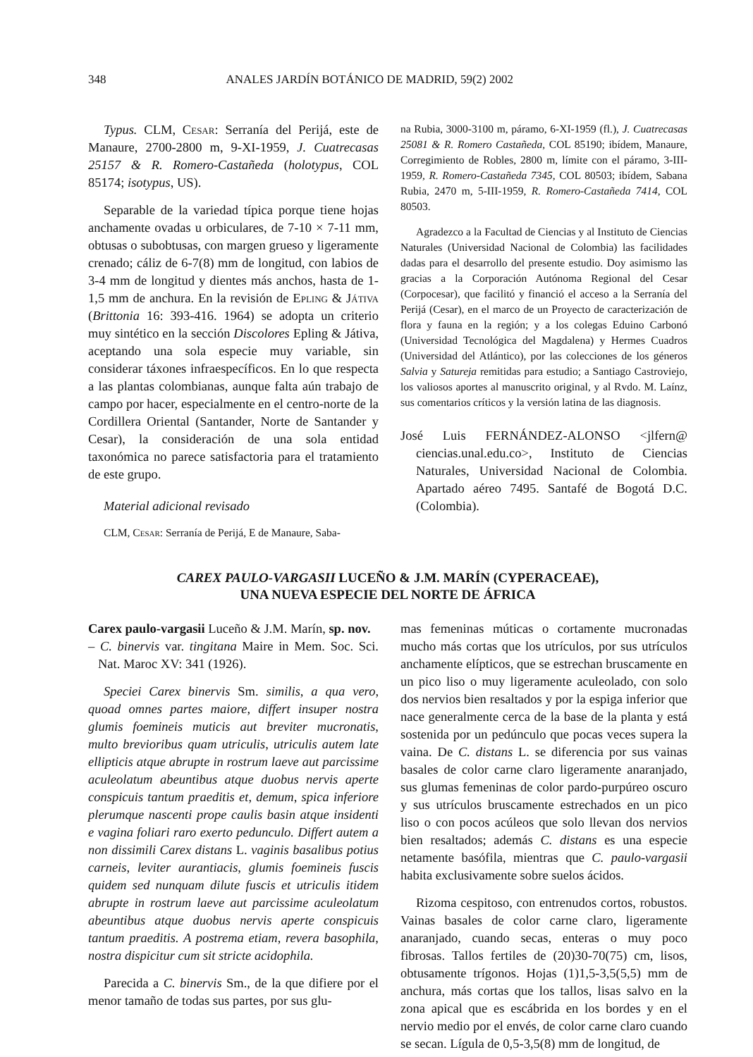348 ANALES JARDÍN BOTÁNICO DE MADRID, 59(2) 2002
Typus. CLM, Cesar: Serranía del Perijá, este de Manaure, 2700-2800 m, 9-XI-1959, J. Cuatrecasas 25157 & R. Romero-Castañeda (holotypus, COL 85174; isotypus, US).
Separable de la variedad típica porque tiene hojas anchamente ovadas u orbiculares, de 7-10 × 7-11 mm, obtusas o subobtusas, con margen grueso y ligeramente crenado; cáliz de 6-7(8) mm de longitud, con labios de 3-4 mm de longitud y dientes más anchos, hasta de 1-1,5 mm de anchura. En la revisión de Epling & Játiva (Brittonia 16: 393-416. 1964) se adopta un criterio muy sintético en la sección Discolores Epling & Játiva, aceptando una sola especie muy variable, sin considerar táxones infraespecíficos. En lo que respecta a las plantas colombianas, aunque falta aún trabajo de campo por hacer, especialmente en el centro-norte de la Cordillera Oriental (Santander, Norte de Santander y Cesar), la consideración de una sola entidad taxonómica no parece satisfactoria para el tratamiento de este grupo.
Material adicional revisado
CLM, Cesar: Serranía de Perijá, E de Manaure, Saba-
na Rubia, 3000-3100 m, páramo, 6-XI-1959 (fl.), J. Cuatrecasas 25081 & R. Romero Castañeda, COL 85190; ibídem, Manaure, Corregimiento de Robles, 2800 m, límite con el páramo, 3-III-1959, R. Romero-Castañeda 7345, COL 80503; ibídem, Sabana Rubia, 2470 m, 5-III-1959, R. Romero-Castañeda 7414, COL 80503.
Agradezco a la Facultad de Ciencias y al Instituto de Ciencias Naturales (Universidad Nacional de Colombia) las facilidades dadas para el desarrollo del presente estudio. Doy asimismo las gracias a la Corporación Autónoma Regional del Cesar (Corpocesar), que facilitó y financió el acceso a la Serranía del Perijá (Cesar), en el marco de un Proyecto de caracterización de flora y fauna en la región; y a los colegas Eduino Carbonó (Universidad Tecnológica del Magdalena) y Hermes Cuadros (Universidad del Atlántico), por las colecciones de los géneros Salvia y Satureja remitidas para estudio; a Santiago Castroviejo, los valiosos aportes al manuscrito original, y al Rvdo. M. Laínz, sus comentarios críticos y la versión latina de las diagnosis.
José Luis FERNÁNDEZ-ALONSO <jlfern@ ciencias.unal.edu.co>, Instituto de Ciencias Naturales, Universidad Nacional de Colombia. Apartado aéreo 7495. Santafé de Bogotá D.C. (Colombia).
CAREX PAULO-VARGASII LUCEÑO & J.M. MARÍN (CYPERACEAE),
UNA NUEVA ESPECIE DEL NORTE DE ÁFRICA
Carex paulo-vargasii Luceño & J.M. Marín, sp. nov.
– C. binervis var. tingitana Maire in Mem. Soc. Sci. Nat. Maroc XV: 341 (1926).
Speciei Carex binervis Sm. similis, a qua vero, quoad omnes partes maiore, differt insuper nostra glumis foemineis muticis aut breviter mucronatis, multo brevioribus quam utriculis, utriculis autem late ellipticis atque abrupte in rostrum laeve aut parcissime aculeolatum abeuntibus atque duobus nervis aperte conspicuis tantum praeditis et, demum, spica inferiore plerumque nascenti prope caulis basin atque insidenti e vagina foliari raro exerto pedunculo. Differt autem a non dissimili Carex distans L. vaginis basalibus potius carneis, leviter aurantiacis, glumis foemineis fuscis quidem sed nunquam dilute fuscis et utriculis itidem abrupte in rostrum laeve aut parcissime aculeolatum abeuntibus atque duobus nervis aperte conspicuis tantum praeditis. A postrema etiam, revera basophila, nostra dispicitur cum sit stricte acidophila.
Parecida a C. binervis Sm., de la que difiere por el menor tamaño de todas sus partes, por sus glu-
mas femeninas múticas o cortamente mucronadas mucho más cortas que los utrículos, por sus utrículos anchamente elípticos, que se estrechan bruscamente en un pico liso o muy ligeramente aculeolado, con solo dos nervios bien resaltados y por la espiga inferior que nace generalmente cerca de la base de la planta y está sostenida por un pedúnculo que pocas veces supera la vaina. De C. distans L. se diferencia por sus vainas basales de color carne claro ligeramente anaranjado, sus glumas femeninas de color pardo-purpúreo oscuro y sus utrículos bruscamente estrechados en un pico liso o con pocos acúleos que solo llevan dos nervios bien resaltados; además C. distans es una especie netamente basófila, mientras que C. paulo-vargasii habita exclusivamente sobre suelos ácidos.
Rizoma cespitoso, con entrenudos cortos, robustos. Vainas basales de color carne claro, ligeramente anaranjado, cuando secas, enteras o muy poco fibrosas. Tallos fertiles de (20)30-70(75) cm, lisos, obtusamente trígonos. Hojas (1)1,5-3,5(5,5) mm de anchura, más cortas que los tallos, lisas salvo en la zona apical que es escábrida en los bordes y en el nervio medio por el envés, de color carne claro cuando se secan. Lígula de 0,5-3,5(8) mm de longitud, de